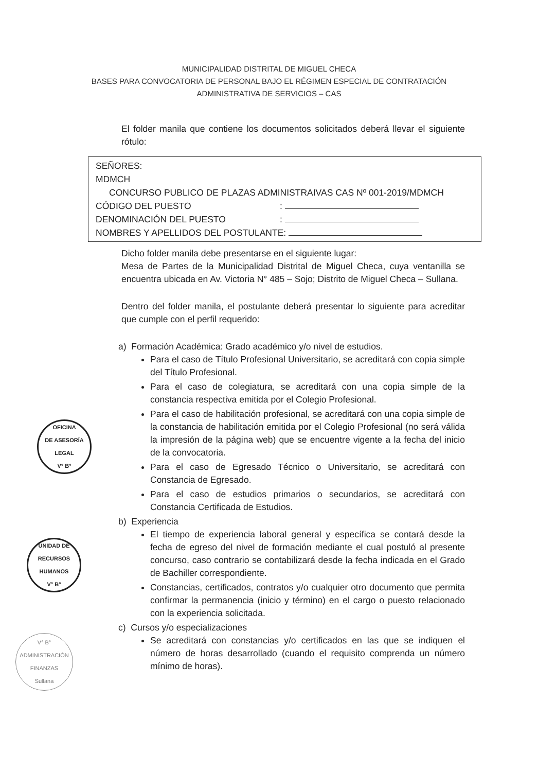MUNICIPALIDAD DISTRITAL DE MIGUEL CHECA
BASES PARA CONVOCATORIA DE PERSONAL BAJO EL RÉGIMEN ESPECIAL DE CONTRATACIÓN
ADMINISTRATIVA DE SERVICIOS – CAS
El folder manila que contiene los documentos solicitados deberá llevar el siguiente rótulo:
SEÑORES:
MDMCH
CONCURSO PUBLICO DE PLAZAS ADMINISTRAIVAS CAS Nº 001-2019/MDMCH
CÓDIGO DEL PUESTO:
DENOMINACIÓN DEL PUESTO:
NOMBRES Y APELLIDOS DEL POSTULANTE:
Dicho folder manila debe presentarse en el siguiente lugar:
Mesa de Partes de la Municipalidad Distrital de Miguel Checa, cuya ventanilla se encuentra ubicada en Av. Victoria N° 485 – Sojo; Distrito de Miguel Checa – Sullana.
Dentro del folder manila, el postulante deberá presentar lo siguiente para acreditar que cumple con el perfil requerido:
a) Formación Académica: Grado académico y/o nivel de estudios.
Para el caso de Título Profesional Universitario, se acreditará con copia simple del Título Profesional.
Para el caso de colegiatura, se acreditará con una copia simple de la constancia respectiva emitida por el Colegio Profesional.
Para el caso de habilitación profesional, se acreditará con una copia simple de la constancia de habilitación emitida por el Colegio Profesional (no será válida la impresión de la página web) que se encuentre vigente a la fecha del inicio de la convocatoria.
Para el caso de Egresado Técnico o Universitario, se acreditará con Constancia de Egresado.
Para el caso de estudios primarios o secundarios, se acreditará con Constancia Certificada de Estudios.
b) Experiencia
El tiempo de experiencia laboral general y específica se contará desde la fecha de egreso del nivel de formación mediante el cual postuló al presente concurso, caso contrario se contabilizará desde la fecha indicada en el Grado de Bachiller correspondiente.
Constancias, certificados, contratos y/o cualquier otro documento que permita confirmar la permanencia (inicio y término) en el cargo o puesto relacionado con la experiencia solicitada.
c) Cursos y/o especializaciones
Se acreditará con constancias y/o certificados en las que se indiquen el número de horas desarrollado (cuando el requisito comprenda un número mínimo de horas).
OFICINA
DE ASESORÍA
LEGAL
V° B°
UNIDAD DE
RECURSOS
HUMANOS
V° B°
V° B°
ADMINISTRACIÓN
FINANZAS
Sullana